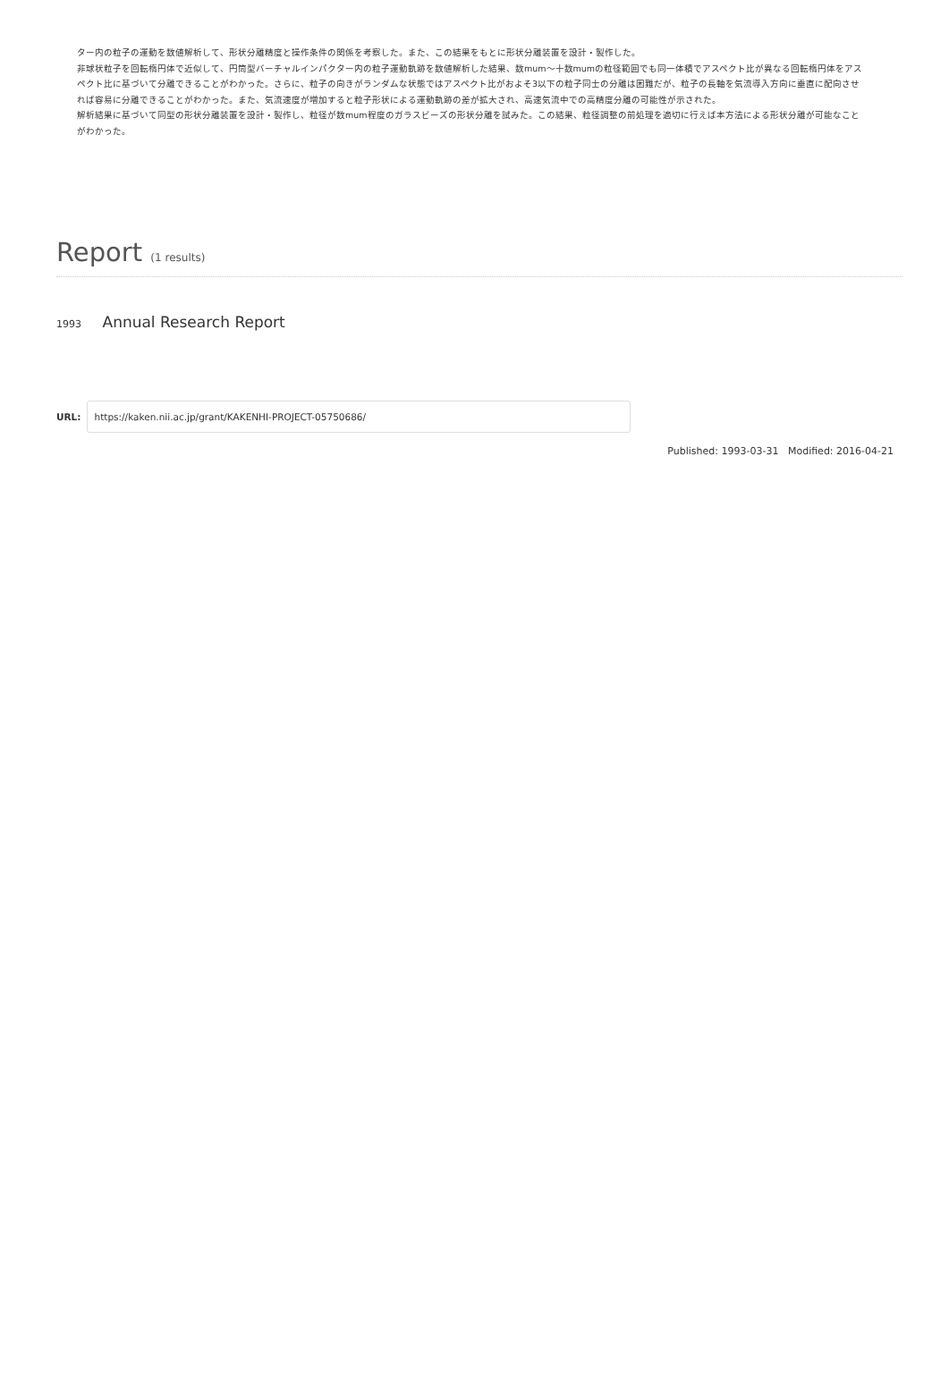ター内の粒子の運動を数値解析して、形状分離精度と操作条件の関係を考察した。また、この結果をもとに形状分離装置を設計・製作した。
非球状粒子を回転楕円体で近似して、円筒型バーチャルインパクター内の粒子運動軌跡を数値解析した結果、数mum～十数mumの粒径範囲でも同一体積でアスペクト比が異なる回転楕円体をアスペクト比に基づいて分離できることがわかった。さらに、粒子の向きがランダムな状態ではアスペクト比がおよそ3以下の粒子同士の分離は困難だが、粒子の長軸を気流導入方向に垂直に配向させれば容易に分離できることがわかった。また、気流速度が増加すると粒子形状による運動軌跡の差が拡大され、高速気流中での高精度分離の可能性が示された。
解析結果に基づいて同型の形状分離装置を設計・製作し、粒径が数mum程度のガラスビーズの形状分離を試みた。この結果、粒径調整の前処理を適切に行えば本方法による形状分離が可能なことがわかった。
Report (1 results)
1993 Annual Research Report
URL:
https://kaken.nii.ac.jp/grant/KAKENHI-PROJECT-05750686/
Published: 1993-03-31 Modified: 2016-04-21